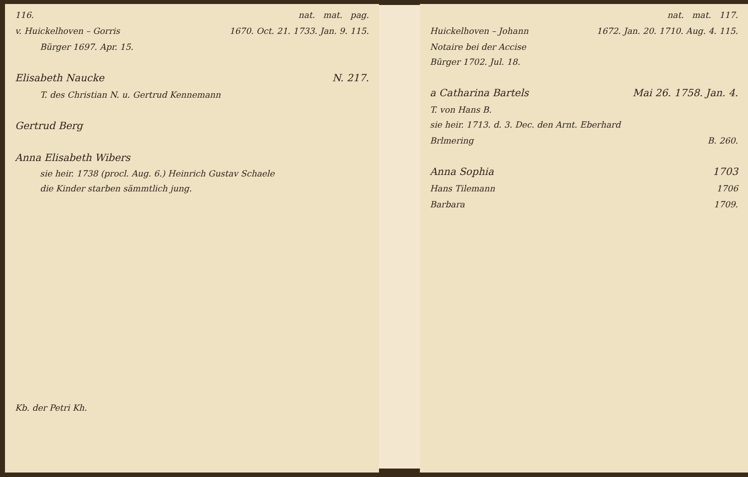116. nat. mat. pag.
v. Huickelhoven – Gorris 1670. Oct. 21. 1733. Jan. 9. 115.
Bürger 1697. Apr. 15.
Elisabeth Naucke N. 217.
T. des Christian N. u. Gertrud Kennemann
Gertrud Berg
Anna Elisabeth Wibers
sie heir. 1738 (procl. Aug. 6.) Heinrich Gustav Schaele
die Kinder starben sämmtlich jung.
Kb. der Petri Kh.
nat. mat. 117.
Huickelhoven – Johann 1672. Jan. 20. 1710. Aug. 4. 115.
Notaire bei der Accise
Bürger 1702. Jul. 18.
a Catharina Bartels Mai 26. 1758. Jan. 4.
T. von Hans B.
sie heir. 1713. d. 3. Dec. den Arnt. Eberhard
Brlmering B. 260.
Anna Sophia 1703
Hans Tilemann 1706
Barbara 1709.